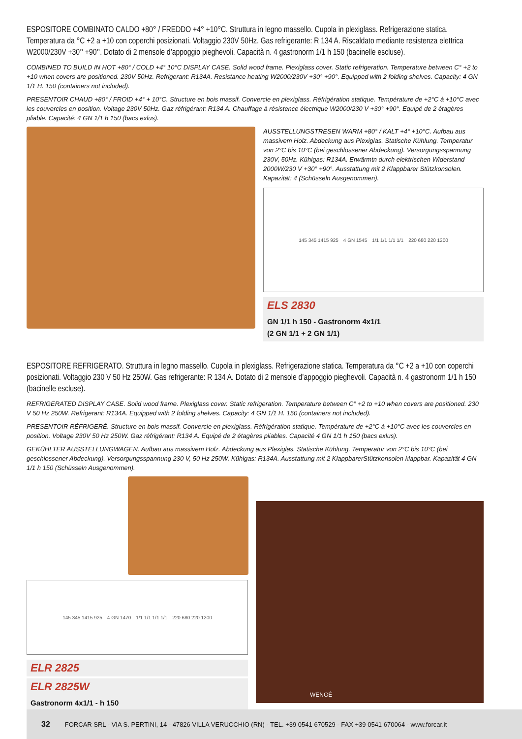ESPOSITORE COMBINATO CALDO +80° / FREDDO +4° +10°C. Struttura in legno massello. Cupola in plexiglass. Refrigerazione statica. Temperatura da °C +2 a +10 con coperchi posizionati. Voltaggio 230V 50Hz. Gas refrigerante: R 134 A. Riscaldato mediante resistenza elettrica W2000/230V +30° +90°. Dotato di 2 mensole d’appoggio pieghevoli. Capacità n. 4 gastronorm 1/1 h 150 (bacinelle escluse).
COMBINED TO BUILD IN HOT +80° / COLD +4° 10°C DISPLAY CASE. Solid wood frame. Plexiglass cover. Static refrigeration. Temperature between C° +2 to +10 when covers are positioned. 230V 50Hz. Refrigerant: R134A. Resistance heating W2000/230V +30° +90°. Equipped with 2 folding shelves. Capacity: 4 GN 1/1 H. 150 (containers not included).
PRESENTOIR CHAUD +80° / FROID +4° + 10°C. Structure en bois massif. Convercle en plexiglass. Réfrigération statique. Température de +2°C à +10°C avec les couvercles en position. Voltage 230V 50Hz. Gaz réfrigérant: R134 A. Chauffage à résistence électrique W2000/230 V +30° +90°. Equipé de 2 étagères pliable. Capacité: 4 GN 1/1 h 150 (bacs exlus).
AUSSTELLUNGSTRESEN WARM +80° / KALT +4° +10°C. Aufbau aus massivem Holz. Abdeckung aus Plexiglas. Statische Kühlung. Temperatur von 2°C bis 10°C (bei geschlossener Abdeckung). Versorgungsspannung 230V, 50Hz. Kühlgas: R134A. Erwärmtn durch elektrischen Widerstand 2000W/230 V +30° +90°. Ausstattung mit 2 Klappbarer Stützkonsolen. Kapazität: 4 (Schüsseln Ausgenommen).
145 345 1415 925 4 GN 1545 1/1 1/1 1/1 1/1 220 680 220 1200
ELS 2830
GN 1/1 h 150 - Gastronorm 4x1/1
(2 GN 1/1 + 2 GN 1/1)
ESPOSITORE REFRIGERATO. Struttura in legno massello. Cupola in plexiglass. Refrigerazione statica. Temperatura da °C +2 a +10 con coperchi posizionati. Voltaggio 230 V 50 Hz 250W. Gas refrigerante: R 134 A. Dotato di 2 mensole d’appoggio pieghevoli. Capacità n. 4 gastronorm 1/1 h 150 (bacinelle escluse).
REFRIGERATED DISPLAY CASE. Solid wood frame. Plexiglass cover. Static refrigeration. Temperature between C° +2 to +10 when covers are positioned. 230 V 50 Hz 250W. Refrigerant: R134A. Equipped with 2 folding shelves. Capacity: 4 GN 1/1 H. 150 (containers not included).
PRESENTOIR RÉFRIGERÉ. Structure en bois massif. Convercle en plexiglass. Réfrigération statique. Température de +2°C à +10°C avec les couvercles en position. Voltage 230V 50 Hz 250W. Gaz réfrigérant: R134 A. Equipé de 2 étagères pliables. Capacité 4 GN 1/1 h 150 (bacs exlus).
GEKÜHLTER AUSSTELLUNGWAGEN. Aufbau aus massivem Holz. Abdeckung aus Plexiglas. Statische Kühlung. Temperatur von 2°C bis 10°C (bei geschlossener Abdeckung). Versorgungsspannung 230 V, 50 Hz 250W. Kühlgas: R134A. Ausstattung mit 2 KlappbarerStützkonsolen klappbar. Kapazität 4 GN 1/1 h 150 (Schüsseln Ausgenommen).
145 345 1415 925 4 GN 1470 1/1 1/1 1/1 1/1 220 680 220 1200
ELR 2825
ELR 2825W
Gastronorm 4x1/1 - h 150
WENGÉ
32 FORCAR SRL - VIA S. PERTINI, 14 - 47826 VILLA VERUCCHIO (RN) - TEL. +39 0541 670529 - FAX +39 0541 670064 - www.forcar.it